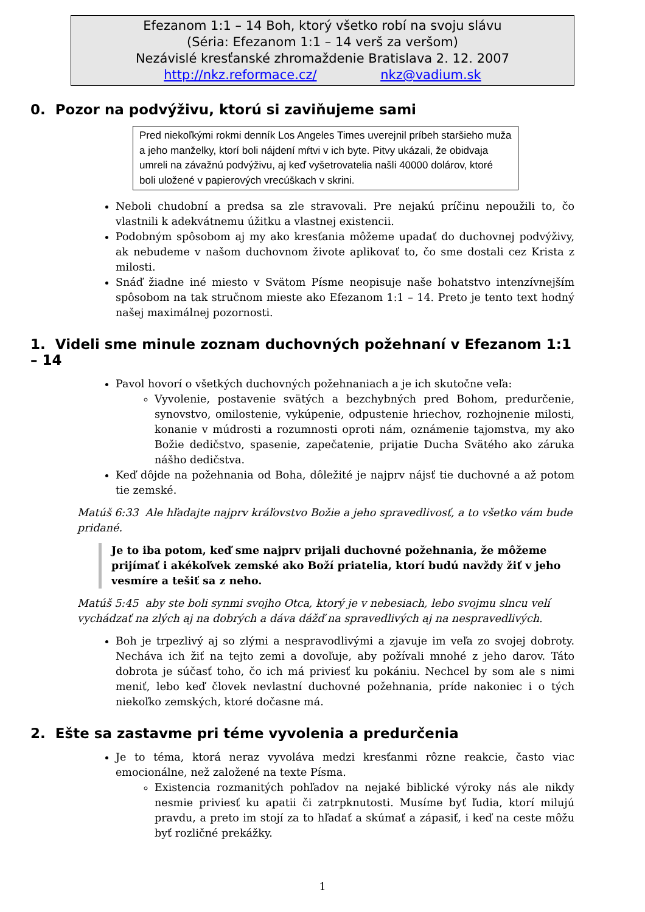Efezanom 1:1 – 14 Boh, ktorý všetko robí na svoju slávu
(Séria: Efezanom 1:1 – 14 verš za veršom)
Nezávislé kresťanské zhromaždenie Bratislava 2. 12. 2007
http://nkz.reformace.cz/ nkz@vadium.sk
0. Pozor na podvýživu, ktorú si zaviňujeme sami
Pred niekoľkými rokmi denník Los Angeles Times uverejnil príbeh staršieho muža a jeho manželky, ktorí boli nájdení mŕtvi v ich byte. Pitvy ukázali, že obidvaja umreli na závažnú podvýživu, aj keď vyšetrovatelia našli 40000 dolárov, ktoré boli uložené v papierových vrecúškach v skrini.
Neboli chudobní a predsa sa zle stravovali. Pre nejakú príčinu nepoužili to, čo vlastnili k adekvátnemu úžitku a vlastnej existencii.
Podobným spôsobom aj my ako kresťania môžeme upadať do duchovnej podvýživy, ak nebudeme v našom duchovnom živote aplikovať to, čo sme dostali cez Krista z milosti.
Snáď žiadne iné miesto v Svätom Písme neopisuje naše bohatstvo intenzívnejším spôsobom na tak stručnom mieste ako Efezanom 1:1 – 14. Preto je tento text hodný našej maximálnej pozornosti.
1. Videli sme minule zoznam duchovných požehnaní v Efezanom 1:1 – 14
Pavol hovorí o všetkých duchovných požehnaniach a je ich skutočne veľa:
Vyvolenie, postavenie svätých a bezchybných pred Bohom, predurčenie, synovstvo, omilostenie, vykúpenie, odpustenie hriechov, rozhojnenie milosti, konanie v múdrosti a rozumnosti oproti nám, oznámenie tajomstva, my ako Božie dedičstvo, spasenie, zapečatenie, prijatie Ducha Svätého ako záruka nášho dedičstva.
Keď dôjde na požehnania od Boha, dôležité je najprv nájsť tie duchovné a až potom tie zemské.
Matúš 6:33 Ale hľadajte najprv kráľovstvo Božie a jeho spravedlivosť, a to všetko vám bude pridané.
Je to iba potom, keď sme najprv prijali duchovné požehnania, že môžeme prijímať i akékoľvek zemské ako Boží priatelia, ktorí budú navždy žiť v jeho vesmíre a tešiť sa z neho.
Matúš 5:45 aby ste boli synmi svojho Otca, ktorý je v nebesiach, lebo svojmu slncu velí vychádzať na zlých aj na dobrých a dáva dážď na spravedlivých aj na nespravedlivých.
Boh je trpezlivý aj so zlými a nespravodlivými a zjavuje im veľa zo svojej dobroty. Necháva ich žiť na tejto zemi a dovoľuje, aby požívali mnohé z jeho darov. Táto dobrota je súčasť toho, čo ich má priviesť ku pokániu. Nechcel by som ale s nimi meniť, lebo keď človek nevlastní duchovné požehnania, príde nakoniec i o tých niekoľko zemských, ktoré dočasne má.
2. Ešte sa zastavme pri téme vyvolenia a predurčenia
Je to téma, ktorá neraz vyvoláva medzi kresťanmi rôzne reakcie, často viac emocionálne, než založené na texte Písma.
Existencia rozmanitých pohľadov na nejaké biblické výroky nás ale nikdy nesmie priviesť ku apatii či zatrpknutosti. Musíme byť ľudia, ktorí milujú pravdu, a preto im stojí za to hľadať a skúmať a zápasiť, i keď na ceste môžu byť rozličné prekážky.
1